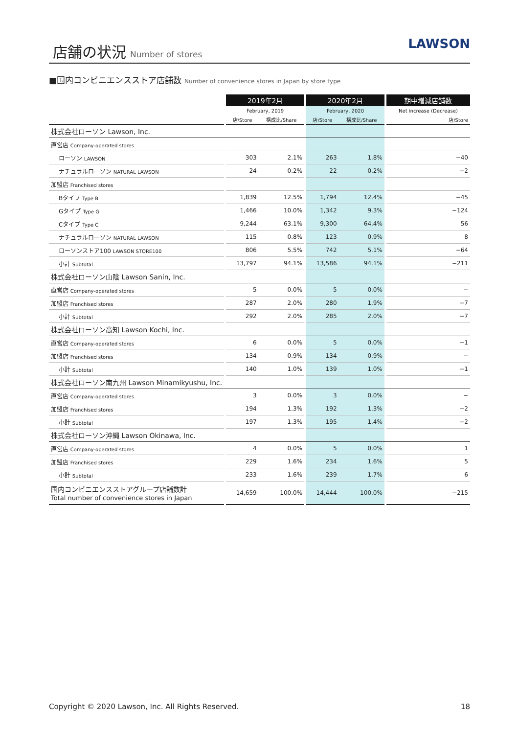店舗の状況 Number of stores
LAWSON
■国内コンビニエンスストア店舗数 Number of convenience stores in Japan by store type
| | | 2019年2月 | | | 2020年2月 | | | 期中増減店舗数 |
| --- | --- | --- | --- | --- | --- | --- | --- | --- |
| | | February, 2019 | | | February, 2020 | | | Net increase (Decrease) |
| | | 店/Store | 構成比/Share | | 店/Store | 構成比/Share | | 店/Store |
| 株式会社ローソン Lawson, Inc. | | | | | | | | |
| 直営店 Company-operated stores | | | | | | | | |
| ローソン LAWSON | | 303 | 2.1% | | 263 | 1.8% | | −40 |
| ナチュラルローソン NATURAL LAWSON | | 24 | 0.2% | | 22 | 0.2% | | −2 |
| 加盟店 Franchised stores | | | | | | | | |
| Bタイプ Type B | | 1,839 | 12.5% | | 1,794 | 12.4% | | −45 |
| Gタイプ Type G | | 1,466 | 10.0% | | 1,342 | 9.3% | | −124 |
| Cタイプ Type C | | 9,244 | 63.1% | | 9,300 | 64.4% | | 56 |
| ナチュラルローソン NATURAL LAWSON | | 115 | 0.8% | | 123 | 0.9% | | 8 |
| ローソンストア100 LAWSON STORE100 | | 806 | 5.5% | | 742 | 5.1% | | −64 |
| 小計 Subtotal | | 13,797 | 94.1% | | 13,586 | 94.1% | | −211 |
| 株式会社ローソン山陰 Lawson Sanin, Inc. | | | | | | | | |
| 直営店 Company-operated stores | | 5 | 0.0% | | 5 | 0.0% | | − |
| 加盟店 Franchised stores | | 287 | 2.0% | | 280 | 1.9% | | −7 |
| 小計 Subtotal | | 292 | 2.0% | | 285 | 2.0% | | −7 |
| 株式会社ローソン高知 Lawson Kochi, Inc. | | | | | | | | |
| 直営店 Company-operated stores | | 6 | 0.0% | | 5 | 0.0% | | −1 |
| 加盟店 Franchised stores | | 134 | 0.9% | | 134 | 0.9% | | − |
| 小計 Subtotal | | 140 | 1.0% | | 139 | 1.0% | | −1 |
| 株式会社ローソン南九州 Lawson Minamikyushu, Inc. | | | | | | | | |
| 直営店 Company-operated stores | | 3 | 0.0% | | 3 | 0.0% | | − |
| 加盟店 Franchised stores | | 194 | 1.3% | | 192 | 1.3% | | −2 |
| 小計 Subtotal | | 197 | 1.3% | | 195 | 1.4% | | −2 |
| 株式会社ローソン沖縄 Lawson Okinawa, Inc. | | | | | | | | |
| 直営店 Company-operated stores | | 4 | 0.0% | | 5 | 0.0% | | 1 |
| 加盟店 Franchised stores | | 229 | 1.6% | | 234 | 1.6% | | 5 |
| 小計 Subtotal | | 233 | 1.6% | | 239 | 1.7% | | 6 |
| 国内コンビニエンスストアグループ店舗数計 Total number of convenience stores in Japan | | 14,659 | 100.0% | | 14,444 | 100.0% | | −215 |
Copyright © 2020 Lawson, Inc. All Rights Reserved. 18